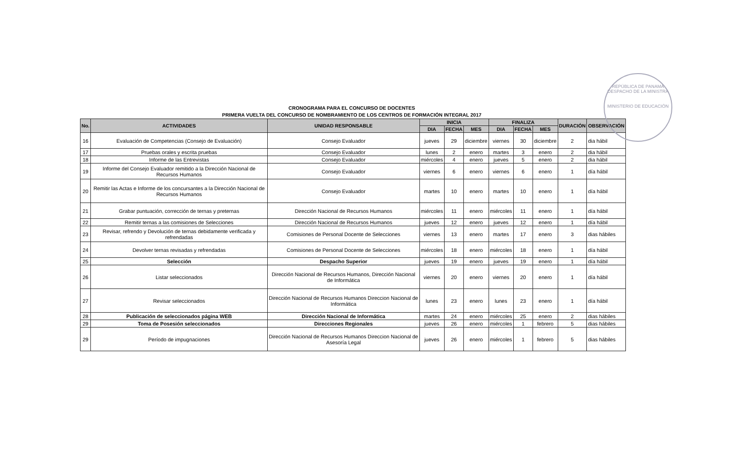REPÚBLICA DE PANAMÁ
DESPACHO DE LA MINISTRA
MINISTERIO DE EDUCACIÓN
CRONOGRAMA PARA EL CONCURSO DE DOCENTES
PRIMERA VUELTA DEL CONCURSO DE NOMBRAMIENTO DE LOS CENTROS DE FORMACIÓN INTEGRAL 2017
| No. | ACTIVIDADES | UNIDAD RESPONSABLE | INICIA | | | FINALIZA | | | DURACIÓN | OBSERVACIÓN |
| --- | --- | --- | --- | --- | --- | --- | --- | --- | --- | --- |
| | | | DIA | FECHA | MES | DIA | FECHA | MES | | |
| 16 | Evaluación de Competencias (Consejo de Evaluación) | Consejo Evaluador | jueves | 29 | diciembre | viernes | 30 | diciembre | 2 | dia hábil |
| 17 | Pruebas orales y escrita pruebas | Consejo Evaluador | lunes | 2 | enero | martes | 3 | enero | 2 | dia hábil |
| 18 | Informe de las Entrevistas | Consejo Evaluador | miércoles | 4 | enero | jueves | 5 | enero | 2 | dia hábil |
| 19 | Informe del Consejo Evaluador remitido a la Dirección Nacional de Recursos Humanos | Consejo Evaluador | viernes | 6 | enero | viernes | 6 | enero | 1 | día hábil |
| 20 | Remitir las Actas e Informe de los concursantes a la Dirección Nacional de Recursos Humanos | Consejo Evaluador | martes | 10 | enero | martes | 10 | enero | 1 | día hábil |
| 21 | Grabar puntuación, corrección de ternas y preternas | Dirección Nacional de Recursos Humanos | miércoles | 11 | enero | miércoles | 11 | enero | 1 | día hábil |
| 22 | Remitir ternas a las comisiones de Selecciones | Dirección Nacional de Recursos Humanos | jueves | 12 | enero | jueves | 12 | enero | 1 | día hábil |
| 23 | Revisar, refrendo y Devolución de ternas debidamente verificada y refrendadas | Comisiones de Personal Docente de Selecciones | viernes | 13 | enero | martes | 17 | enero | 3 | dias hábiles |
| 24 | Devolver ternas revisadas y refrendadas | Comisiones de Personal Docente de Selecciones | miércoles | 18 | enero | miércoles | 18 | enero | 1 | día hábil |
| 25 | Selección | Despacho Superior | jueves | 19 | enero | jueves | 19 | enero | 1 | día hábil |
| 26 | Listar seleccionados | Dirección Nacional de Recursos Humanos, Dirección Nacional de Informática | viernes | 20 | enero | viernes | 20 | enero | 1 | día hábil |
| 27 | Revisar seleccionados | Dirección Nacional de Recursos Humanos Direccion Nacional de Informática | lunes | 23 | enero | lunes | 23 | enero | 1 | día hábil |
| 28 | Publicación de seleccionados página WEB | Dirección Nacional de Informática | martes | 24 | enero | miércoles | 25 | enero | 2 | dias hábiles |
| 29 | Toma de Posesión seleccionados | Direcciones Regionales | jueves | 26 | enero | miércoles | 1 | febrero | 5 | dias hábiles |
| 29 | Período de impugnaciones | Dirección Nacional de Recursos Humanos Direccion Nacional de Asesoría Legal | jueves | 26 | enero | miércoles | 1 | febrero | 5 | dias hábiles |